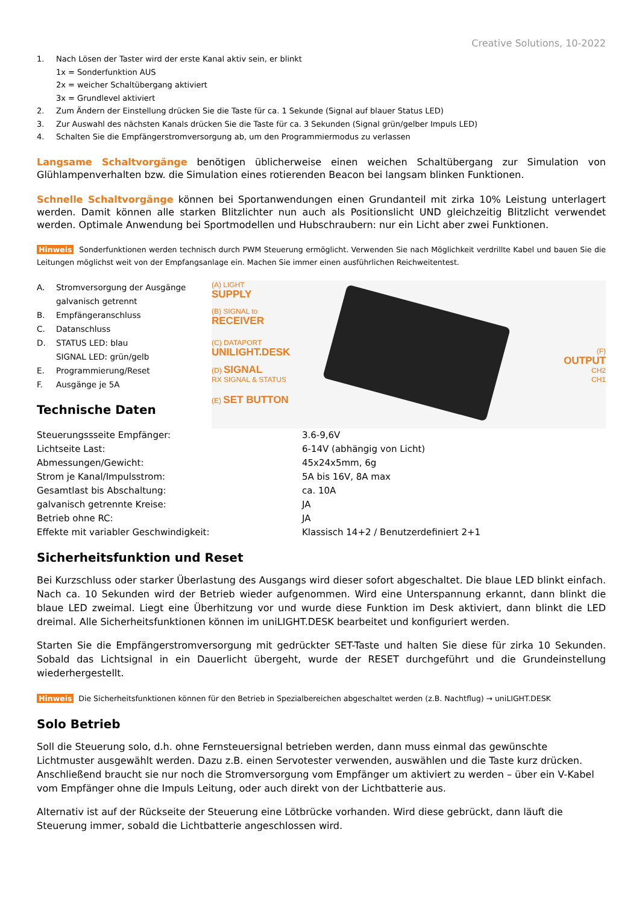Creative Solutions, 10-2022
1. Nach Lösen der Taster wird der erste Kanal aktiv sein, er blinkt
1x = Sonderfunktion AUS
2x = weicher Schaltübergang aktiviert
3x = Grundlevel aktiviert
2. Zum Ändern der Einstellung drücken Sie die Taste für ca. 1 Sekunde (Signal auf blauer Status LED)
3. Zur Auswahl des nächsten Kanals drücken Sie die Taste für ca. 3 Sekunden (Signal grün/gelber Impuls LED)
4. Schalten Sie die Empfängerstromversorgung ab, um den Programmiermodus zu verlassen
Langsame Schaltvorgänge benötigen üblicherweise einen weichen Schaltübergang zur Simulation von Glühlampenverhalten bzw. die Simulation eines rotierenden Beacon bei langsam blinken Funktionen.
Schnelle Schaltvorgänge können bei Sportanwendungen einen Grundanteil mit zirka 10% Leistung unterlagert werden. Damit können alle starken Blitzlichter nun auch als Positionslicht UND gleichzeitig Blitzlicht verwendet werden. Optimale Anwendung bei Sportmodellen und Hubschraubern: nur ein Licht aber zwei Funktionen.
Hinweis Sonderfunktionen werden technisch durch PWM Steuerung ermöglicht. Verwenden Sie nach Möglichkeit verdrillte Kabel und bauen Sie die Leitungen möglichst weit von der Empfangsanlage ein. Machen Sie immer einen ausführlichen Reichweitentest.
A. Stromversorgung der Ausgänge galvanisch getrennt
B. Empfängeranschluss
C. Datanschluss
D. STATUS LED: blau
SIGNAL LED: grün/gelb
E. Programmierung/Reset
F. Ausgänge je 5A
Technische Daten
(A) LIGHT
SUPPLY
(B) SIGNAL to
RECEIVER
(C) DATAPORT
UNILIGHT.DESK
(D) SIGNAL
RX SIGNAL & STATUS
(E) SET BUTTON
(F)
OUTPUT
CH2
CH1
| Steuerungssseite Empfänger: | 3.6-9,6V |
| Lichtseite Last: | 6-14V (abhängig von Licht) |
| Abmessungen/Gewicht: | 45x24x5mm, 6g |
| Strom je Kanal/Impulsstrom: | 5A bis 16V, 8A max |
| Gesamtlast bis Abschaltung: | ca. 10A |
| galvanisch getrennte Kreise: | JA |
| Betrieb ohne RC: | JA |
| Effekte mit variabler Geschwindigkeit: | Klassisch 14+2 / Benutzerdefiniert 2+1 |
Sicherheitsfunktion und Reset
Bei Kurzschluss oder starker Überlastung des Ausgangs wird dieser sofort abgeschaltet. Die blaue LED blinkt einfach. Nach ca. 10 Sekunden wird der Betrieb wieder aufgenommen. Wird eine Unterspannung erkannt, dann blinkt die blaue LED zweimal. Liegt eine Überhitzung vor und wurde diese Funktion im Desk aktiviert, dann blinkt die LED dreimal. Alle Sicherheitsfunktionen können im uniLIGHT.DESK bearbeitet und konfiguriert werden.
Starten Sie die Empfängerstromversorgung mit gedrückter SET-Taste und halten Sie diese für zirka 10 Sekunden. Sobald das Lichtsignal in ein Dauerlicht übergeht, wurde der RESET durchgeführt und die Grundeinstellung wiederhergestellt.
Hinweis Die Sicherheitsfunktionen können für den Betrieb in Spezialbereichen abgeschaltet werden (z.B. Nachtflug) → uniLIGHT.DESK
Solo Betrieb
Soll die Steuerung solo, d.h. ohne Fernsteuersignal betrieben werden, dann muss einmal das gewünschte Lichtmuster ausgewählt werden. Dazu z.B. einen Servotester verwenden, auswählen und die Taste kurz drücken. Anschließend braucht sie nur noch die Stromversorgung vom Empfänger um aktiviert zu werden – über ein V-Kabel vom Empfänger ohne die Impuls Leitung, oder auch direkt von der Lichtbatterie aus.
Alternativ ist auf der Rückseite der Steuerung eine Lötbrücke vorhanden. Wird diese gebrückt, dann läuft die Steuerung immer, sobald die Lichtbatterie angeschlossen wird.